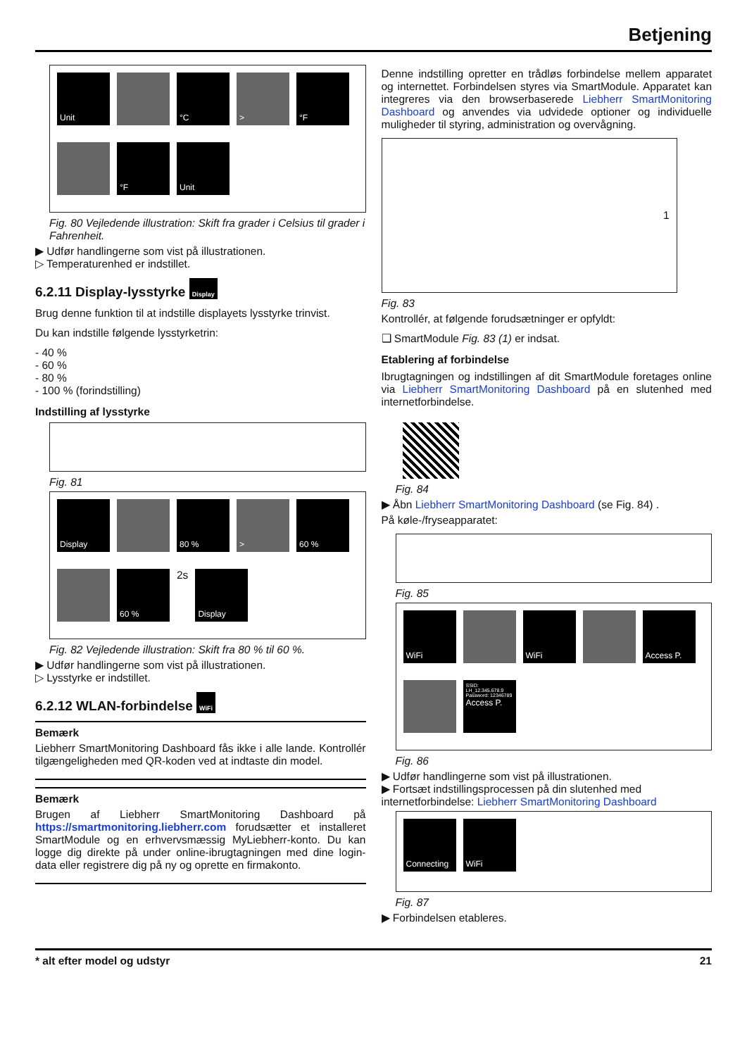Betjening
Unit
°C
>
°F
°F
Unit
Fig. 80 Vejledende illustration: Skift fra grader i Celsius til grader i Fahrenheit.
▶ Udfør handlingerne som vist på illustrationen.
▷ Temperaturenhed er indstillet.
6.2.11 Display-lysstyrke Display
Brug denne funktion til at indstille displayets lysstyrke trinvist.
Du kan indstille følgende lysstyrketrin:
- 40 %
- 60 %
- 80 %
- 100 % (forindstilling)
Indstilling af lysstyrke
Fig. 81
Display
80 %
>
60 %
60 %
2s
Display
Fig. 82 Vejledende illustration: Skift fra 80 % til 60 %.
▶ Udfør handlingerne som vist på illustrationen.
▷ Lysstyrke er indstillet.
6.2.12 WLAN-forbindelse WiFi
Bemærk
Liebherr SmartMonitoring Dashboard fås ikke i alle lande. Kontrollér tilgængeligheden med QR-koden ved at indtaste din model.
Bemærk
Brugen af Liebherr SmartMonitoring Dashboard på https://smartmonitoring.liebherr.com forudsætter et installeret SmartModule og en erhvervsmæssig MyLiebherr-konto. Du kan logge dig direkte på under online-ibrugtagningen med dine login-data eller registrere dig på ny og oprette en firmakonto.
Denne indstilling opretter en trådløs forbindelse mellem apparatet og internettet. Forbindelsen styres via SmartModule. Apparatet kan integreres via den browserbaserede Liebherr SmartMonitoring Dashboard og anvendes via udvidede optioner og individuelle muligheder til styring, administration og overvågning.
1
Fig. 83
Kontrollér, at følgende forudsætninger er opfyldt:
❑ SmartModule Fig. 83 (1) er indsat.
Etablering af forbindelse
Ibrugtagningen og indstillingen af dit SmartModule foretages online via Liebherr SmartMonitoring Dashboard på en slutenhed med internetforbindelse.
Fig. 84
▶ Åbn Liebherr SmartMonitoring Dashboard (se Fig. 84) .
På køle-/fryseapparatet:
Fig. 85
WiFi
WiFi
Access P.
SSID: LH_12.345.678.9 Password: 12346789
Access P.
Fig. 86
▶ Udfør handlingerne som vist på illustrationen.
▶ Fortsæt indstillingsprocessen på din slutenhed med internetforbindelse: Liebherr SmartMonitoring Dashboard
Connecting
WiFi
Fig. 87
▶ Forbindelsen etableres.
* alt efter model og udstyr 21